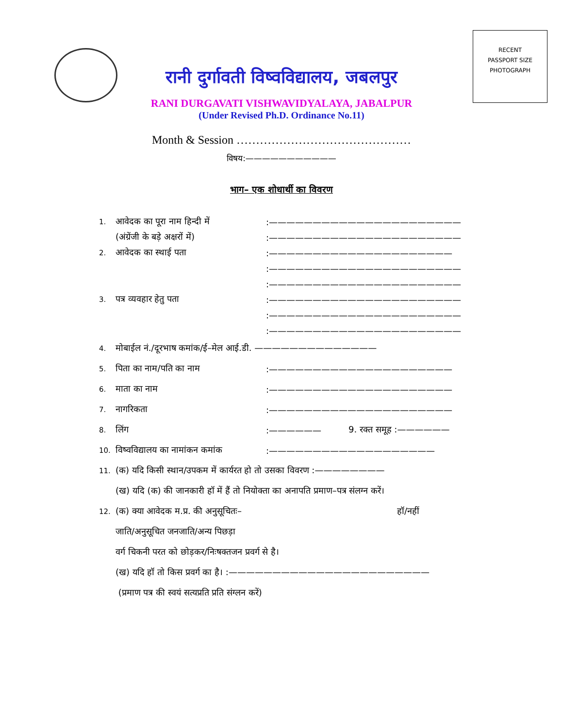RECENT
PASSPORT SIZE
PHOTOGRAPH
रानी दुर्गावती विष्वविद्यालय, जबलपुर
RANI DURGAVATI VISHWAVIDYALAYA, JABALPUR
(Under Revised Ph.D. Ordinance No.11)
Month & Session ………………………………………
विषय:———————————
भाग– एक शोधार्थी का विवरण
1. आवेदक का पूरा नाम हिन्दी में:——————————————————————
(अंग्रेंजी के बड़े अक्षरों में):——————————————————————
2. आवेदक का स्थाई पता:—————————————————————
:——————————————————————
:——————————————————————
3. पत्र व्यवहार हेतु पता:——————————————————————
:——————————————————————
:——————————————————————
4. मोबाईल नं./दूरभाष कमांक/ई–मेल आई.डी. ——————————————
5. पिता का नाम/पति का नाम:—————————————————————
6. माता का नाम:—————————————————————
7. नागरिकता:—————————————————————
8. लिंग:—————— 9. रक्त समूह :——————
10. विष्वविद्यालय का नामांकन कमांक:———————————————————
11. (क) यदि किसी स्थान/उपकम में कार्यरत हो तो उसका विवरण :————————
(ख) यदि (क) की जानकारी हॉ में हैं तो नियोक्ता का अनापति प्रमाण–पत्र संलग्न करें।
12. (क) क्या आवेदक म.प्र. की अनुसूचितः– हॉ/नहीं
जाति/अनुसूचित जनजाति/अन्य पिछड़ा
वर्ग चिकनी परत को छोड़कर/निःषक्तजन प्रवर्ग से है।
(ख) यदि हॉ तो किस प्रवर्ग का है। :———————————————————————
(प्रमाण पत्र की स्वयं सत्यप्रति प्रति संग्लन करें)